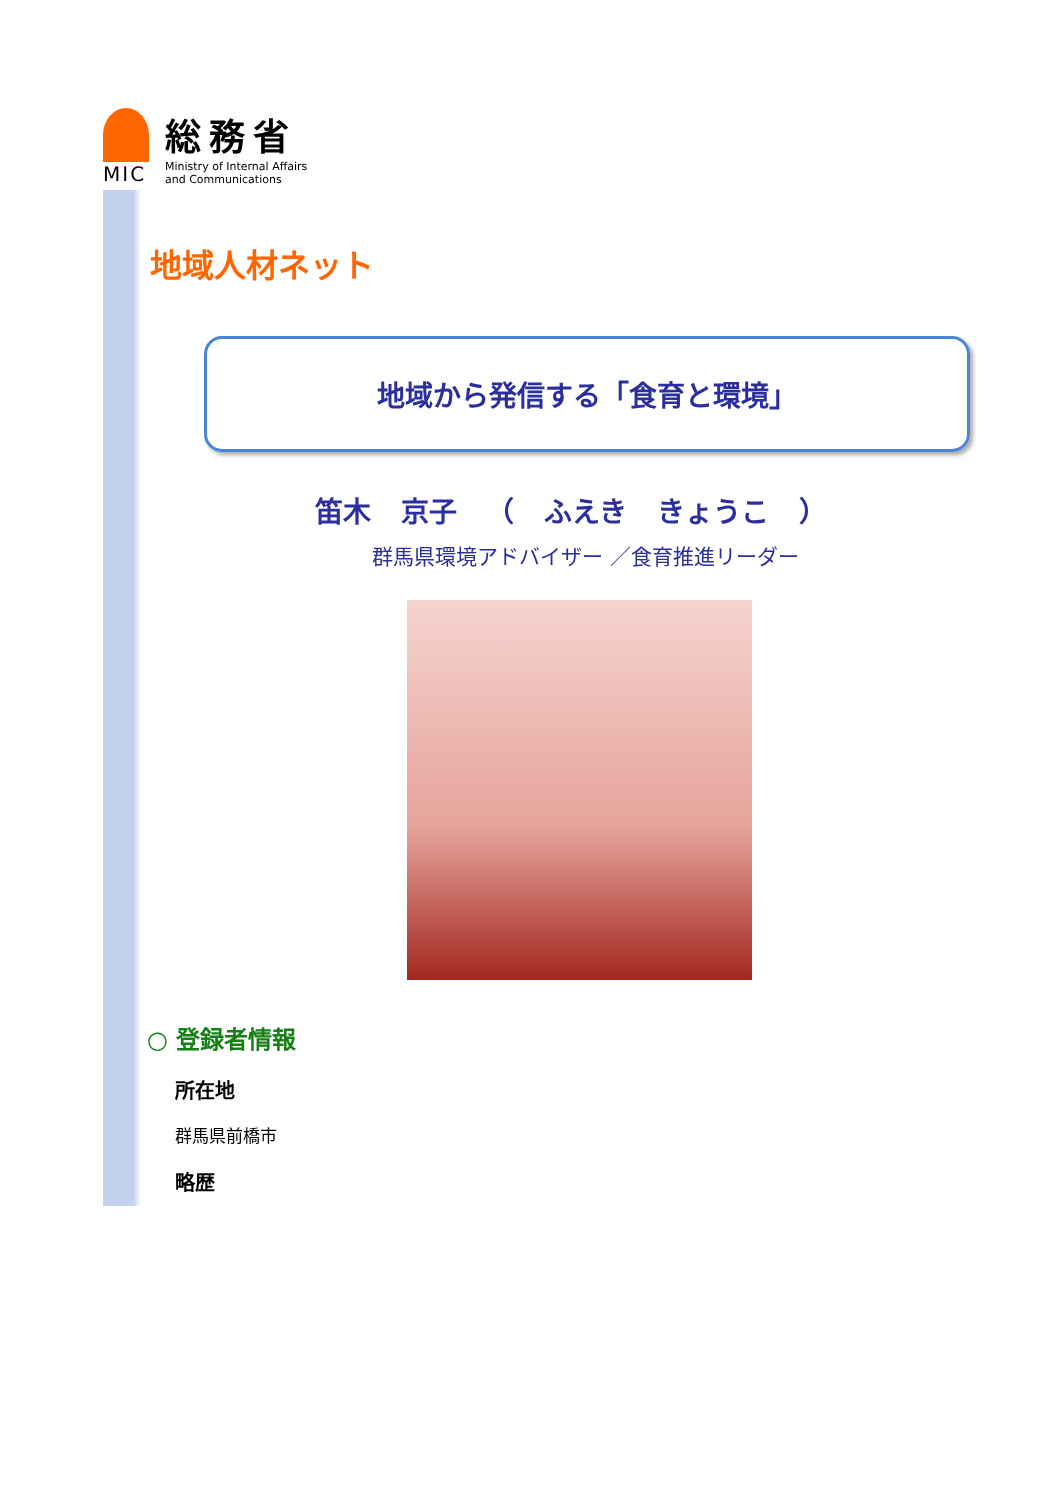MIC
総務省
Ministry of Internal Affairs
and Communications
地域人材ネット
地域から発信する「食育と環境」
笛木 京子 （ ふえき きょうこ ）
群馬県環境アドバイザー ／食育推進リーダー
○ 登録者情報
所在地
群馬県前橋市
略歴